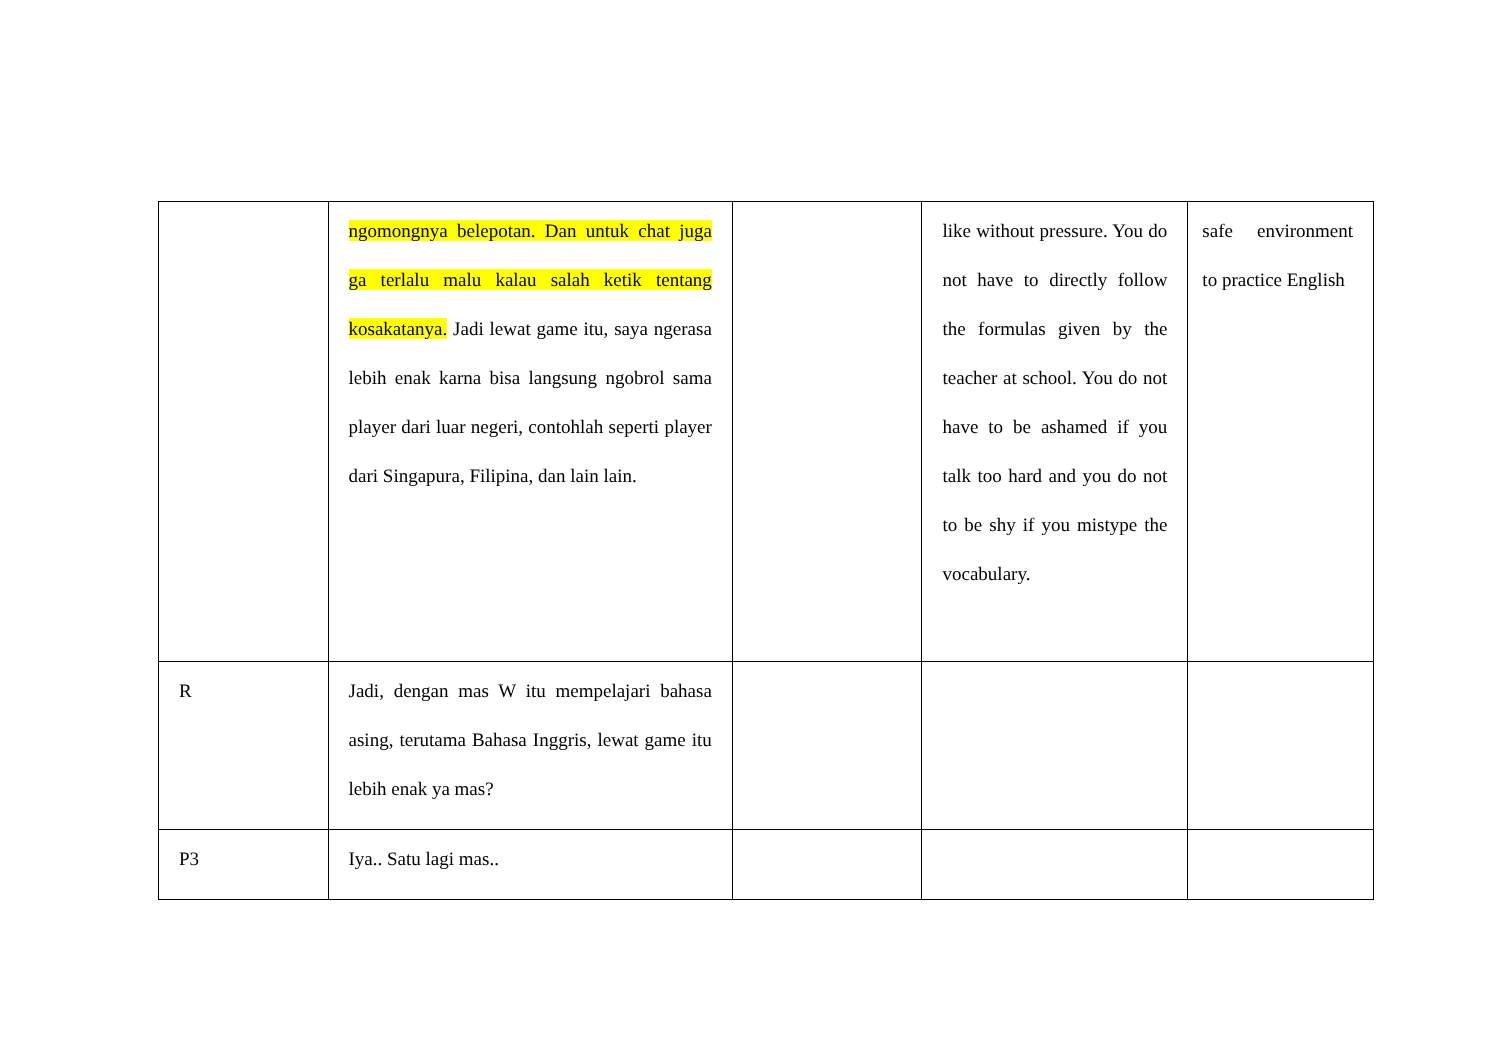| | ngomongnya belepotan. Dan untuk chat juga ga terlalu malu kalau salah ketik tentang kosakatanya. Jadi lewat game itu, saya ngerasa lebih enak karna bisa langsung ngobrol sama player dari luar negeri, contohlah seperti player dari Singapura, Filipina, dan lain lain. | | like without pressure. You do not have to directly follow the formulas given by the teacher at school. You do not have to be ashamed if you talk too hard and you do not to be shy if you mistype the vocabulary. | safe environment to practice English |
| R | Jadi, dengan mas W itu mempelajari bahasa asing, terutama Bahasa Inggris, lewat game itu lebih enak ya mas? | | | |
| P3 | Iya.. Satu lagi mas.. | | | |